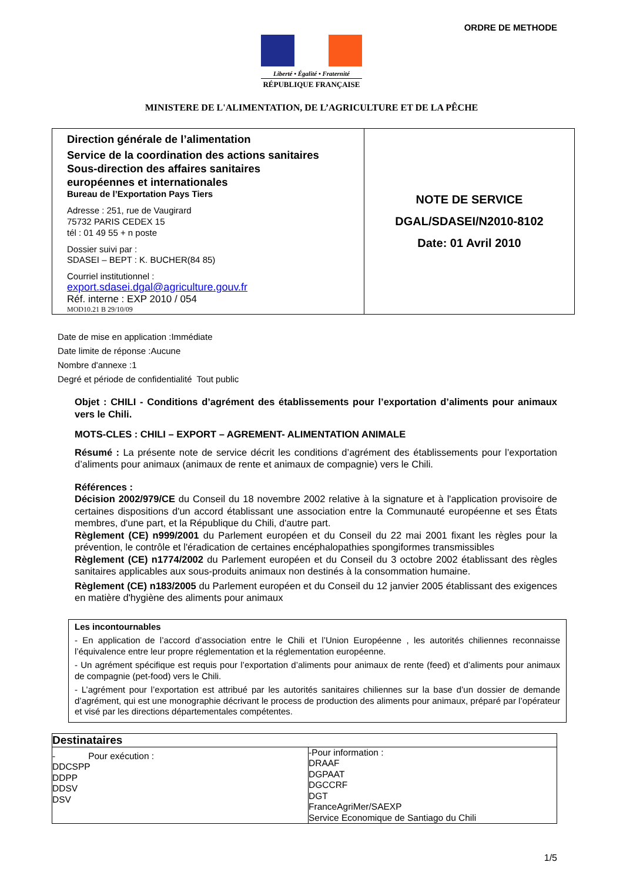ORDRE DE METHODE
Liberté • Égalité • Fraternité
RÉPUBLIQUE FRANÇAISE
MINISTERE DE L'ALIMENTATION, DE L’AGRICULTURE ET DE LA PÊCHE
| Direction générale de l’alimentation Service de la coordination des actions sanitaires Sous-direction des affaires sanitaires européennes et internationales Bureau de l’Exportation Pays Tiers Adresse : 251, rue de Vaugirard 75732 PARIS CEDEX 15 tél : 01 49 55 + n poste Dossier suivi par : SDASEI – BEPT : K. BUCHER(84 85) Courriel institutionnel : export.sdasei.dgal@agriculture.gouv.fr Réf. interne : EXP 2010 / 054 MOD10.21 B 29/10/09 | NOTE DE SERVICE DGAL/SDASEI/N2010-8102 Date: 01 Avril 2010 |
Date de mise en application :Immédiate
Date limite de réponse :Aucune
Nombre d'annexe :1
Degré et période de confidentialité Tout public
Objet : CHILI - Conditions d’agrément des établissements pour l’exportation d’aliments pour animaux vers le Chili.
MOTS-CLES : CHILI – EXPORT – AGREMENT- ALIMENTATION ANIMALE
Résumé : La présente note de service décrit les conditions d’agrément des établissements pour l’exportation d’aliments pour animaux (animaux de rente et animaux de compagnie) vers le Chili.
Références :
Décision 2002/979/CE du Conseil du 18 novembre 2002 relative à la signature et à l'application provisoire de certaines dispositions d'un accord établissant une association entre la Communauté européenne et ses États membres, d'une part, et la République du Chili, d'autre part.
Règlement (CE) n999/2001 du Parlement européen et du Conseil du 22 mai 2001 fixant les règles pour la prévention, le contrôle et l'éradication de certaines encéphalopathies spongiformes transmissibles
Règlement (CE) n1774/2002 du Parlement européen et du Conseil du 3 octobre 2002 établissant des règles sanitaires applicables aux sous-produits animaux non destinés à la consommation humaine.
Règlement (CE) n183/2005 du Parlement européen et du Conseil du 12 janvier 2005 établissant des exigences en matière d'hygiène des aliments pour animaux
Les incontournables
- En application de l’accord d’association entre le Chili et l’Union Européenne , les autorités chiliennes reconnaisse l’équivalence entre leur propre réglementation et la réglementation européenne.
- Un agrément spécifique est requis pour l’exportation d’aliments pour animaux de rente (feed) et d’aliments pour animaux de compagnie (pet-food) vers le Chili.
- L’agrément pour l’exportation est attribué par les autorités sanitaires chiliennes sur la base d’un dossier de demande d’agrément, qui est une monographie décrivant le process de production des aliments pour animaux, préparé par l’opérateur et visé par les directions départementales compétentes.
| Destinataires | |
| --- | --- |
| - Pour exécution : DDCSPP DDPP DDSV DSV | -Pour information : DRAAF DGPAAT DGCCRF DGT FranceAgriMer/SAEXP Service Economique de Santiago du Chili |
1/5